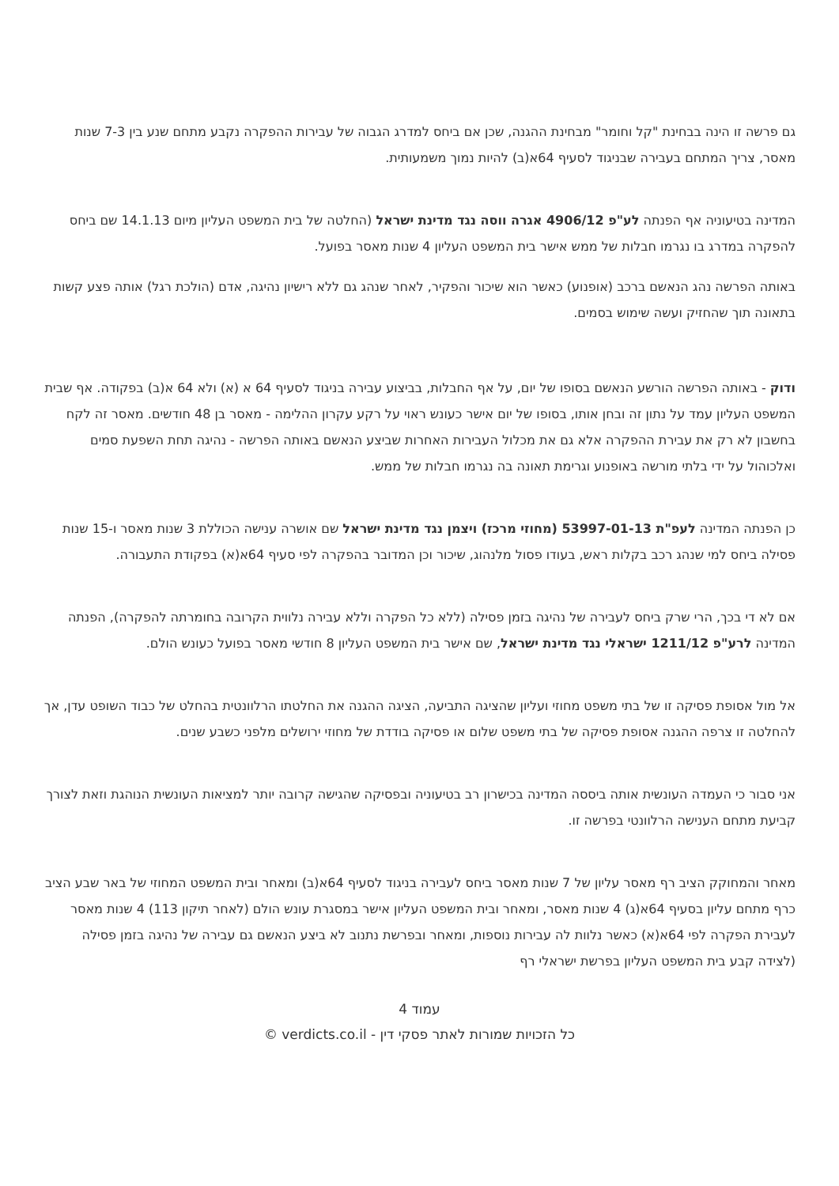גם פרשה זו הינה בבחינת "קל וחומר" מבחינת ההגנה, שכן אם ביחס למדרג הגבוה של עבירות ההפקרה נקבע מתחם שנע בין 7-3 שנות מאסר, צריך המתחם בעבירה שבניגוד לסעיף 64א(ב) להיות נמוך משמעותית.
המדינה בטיעוניה אף הפנתה לע"פ 4906/12 אגרה ווסה נגד מדינת ישראל (החלטה של בית המשפט העליון מיום 14.1.13 שם ביחס להפקרה במדרג בו נגרמו חבלות של ממש אישר בית המשפט העליון 4 שנות מאסר בפועל.
באותה הפרשה נהג הנאשם ברכב (אופנוע) כאשר הוא שיכור והפקיר, לאחר שנהג גם ללא רישיון נהיגה, אדם (הולכת רגל) אותה פצע קשות בתאונה תוך שהחזיק ועשה שימוש בסמים.
ודוק - באותה הפרשה הורשע הנאשם בסופו של יום, על אף החבלות, בביצוע עבירה בניגוד לסעיף 64 א (א) ולא 64 א(ב) בפקודה. אף שבית המשפט העליון עמד על נתון זה ובחן אותו, בסופו של יום אישר כעונש ראוי על רקע עקרון ההלימה - מאסר בן 48 חודשים. מאסר זה לקח בחשבון לא רק את עבירת ההפקרה אלא גם את מכלול העבירות האחרות שביצע הנאשם באותה הפרשה - נהיגה תחת השפעת סמים ואלכוהול על ידי בלתי מורשה באופנוע וגרימת תאונה בה נגרמו חבלות של ממש.
כן הפנתה המדינה לעפ"ת 53997-01-13 (מחוזי מרכז) ויצמן נגד מדינת ישראל שם אושרה ענישה הכוללת 3 שנות מאסר ו-15 שנות פסילה ביחס למי שנהג רכב בקלות ראש, בעודו פסול מלנהוג, שיכור וכן המדובר בהפקרה לפי סעיף 64א(א) בפקודת התעבורה.
אם לא די בכך, הרי שרק ביחס לעבירה של נהיגה בזמן פסילה (ללא כל הפקרה וללא עבירה נלווית הקרובה בחומרתה להפקרה), הפנתה המדינה לרע"פ 1211/12 ישראלי נגד מדינת ישראל, שם אישר בית המשפט העליון 8 חודשי מאסר בפועל כעונש הולם.
אל מול אסופת פסיקה זו של בתי משפט מחוזי ועליון שהציגה התביעה, הציגה ההגנה את החלטתו הרלוונטית בהחלט של כבוד השופט עדן, אך להחלטה זו צרפה ההגנה אסופת פסיקה של בתי משפט שלום או פסיקה בודדת של מחוזי ירושלים מלפני כשבע שנים.
אני סבור כי העמדה העונשית אותה ביססה המדינה בכישרון רב בטיעוניה ובפסיקה שהגישה קרובה יותר למציאות העונשית הנוהגת וזאת לצורך קביעת מתחם הענישה הרלוונטי בפרשה זו.
מאחר והמחוקק הציב רף מאסר עליון של 7 שנות מאסר ביחס לעבירה בניגוד לסעיף 64א(ב) ומאחר ובית המשפט המחוזי של באר שבע הציב כרף מתחם עליון בסעיף 64א(ג) 4 שנות מאסר, ומאחר ובית המשפט העליון אישר במסגרת עונש הולם (לאחר תיקון 113) 4 שנות מאסר לעבירת הפקרה לפי 64א(א) כאשר נלוות לה עבירות נוספות, ומאחר ובפרשת נתנוב לא ביצע הנאשם גם עבירה של נהיגה בזמן פסילה (לצידה קבע בית המשפט העליון בפרשת ישראלי רף
עמוד 4
כל הזכויות שמורות לאתר פסקי דין - verdicts.co.il ©